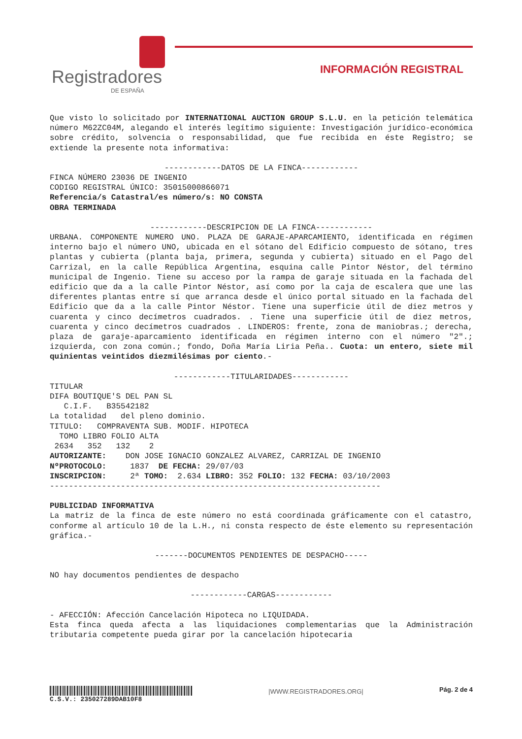Registradores
DE ESPAÑA
INFORMACIÓN REGISTRAL
Que visto lo solicitado por INTERNATIONAL AUCTION GROUP S.L.U. en la petición telemática número M62ZC04M, alegando el interés legítimo siguiente: Investigación jurídico-económica sobre crédito, solvencia o responsabilidad, que fue recibida en éste Registro; se extiende la presente nota informativa:
------------DATOS DE LA FINCA------------
FINCA NÚMERO 23036 DE INGENIO
CODIGO REGISTRAL ÚNICO: 35015000866071
Referencia/s Catastral/es número/s: NO CONSTA
OBRA TERMINADA
------------DESCRIPCION DE LA FINCA------------
URBANA. COMPONENTE NUMERO UNO. PLAZA DE GARAJE-APARCAMIENTO, identificada en régimen interno bajo el número UNO, ubicada en el sótano del Edificio compuesto de sótano, tres plantas y cubierta (planta baja, primera, segunda y cubierta) situado en el Pago del Carrizal, en la calle República Argentina, esquina calle Pintor Néstor, del término municipal de Ingenio. Tiene su acceso por la rampa de garaje situada en la fachada del edificio que da a la calle Pintor Néstor, así como por la caja de escalera que une las diferentes plantas entre sí que arranca desde el único portal situado en la fachada del Edificio que da a la calle Pintor Néstor. Tiene una superficie útil de diez metros y cuarenta y cinco decímetros cuadrados. . Tiene una superficie útil de diez metros, cuarenta y cinco decímetros cuadrados . LINDEROS: frente, zona de maniobras.; derecha, plaza de garaje-aparcamiento identificada en régimen interno con el número "2".; izquierda, con zona común.; fondo, Doña María Liria Peña.. Cuota: un entero, siete mil quinientas veintidos diezmilésimas por ciento.-
------------TITULARIDADES------------
TITULAR
DIFA BOUTIQUE'S DEL PAN SL
   C.I.F.   B35542182
La totalidad   del pleno dominio.
TITULO:   COMPRAVENTA SUB. MODIF. HIPOTECA
  TOMO LIBRO FOLIO ALTA
 2634   352   132    2
AUTORIZANTE:    DON JOSE IGNACIO GONZALEZ ALVAREZ, CARRIZAL DE INGENIO
NºPROTOCOLO:     1837  DE FECHA: 29/07/03
INSCRIPCION:     2ª TOMO:  2.634 LIBRO: 352 FOLIO: 132 FECHA: 03/10/2003
----------------------------------------------------------------------
PUBLICIDAD INFORMATIVA
La matriz de la finca de este número no está coordinada gráficamente con el catastro, conforme al artículo 10 de la L.H., ni consta respecto de éste elemento su representación gráfica.-
-------DOCUMENTOS PENDIENTES DE DESPACHO-----
NO hay documentos pendientes de despacho
------------CARGAS------------
- AFECCIÓN: Afección Cancelación Hipoteca no LIQUIDADA.
Esta finca queda afecta a las liquidaciones complementarias que la Administración tributaria competente pueda girar por la cancelación hipotecaria
C.S.V.: 235027289DAB10F8
|WWW.REGISTRADORES.ORG|
Pág. 2 de 4